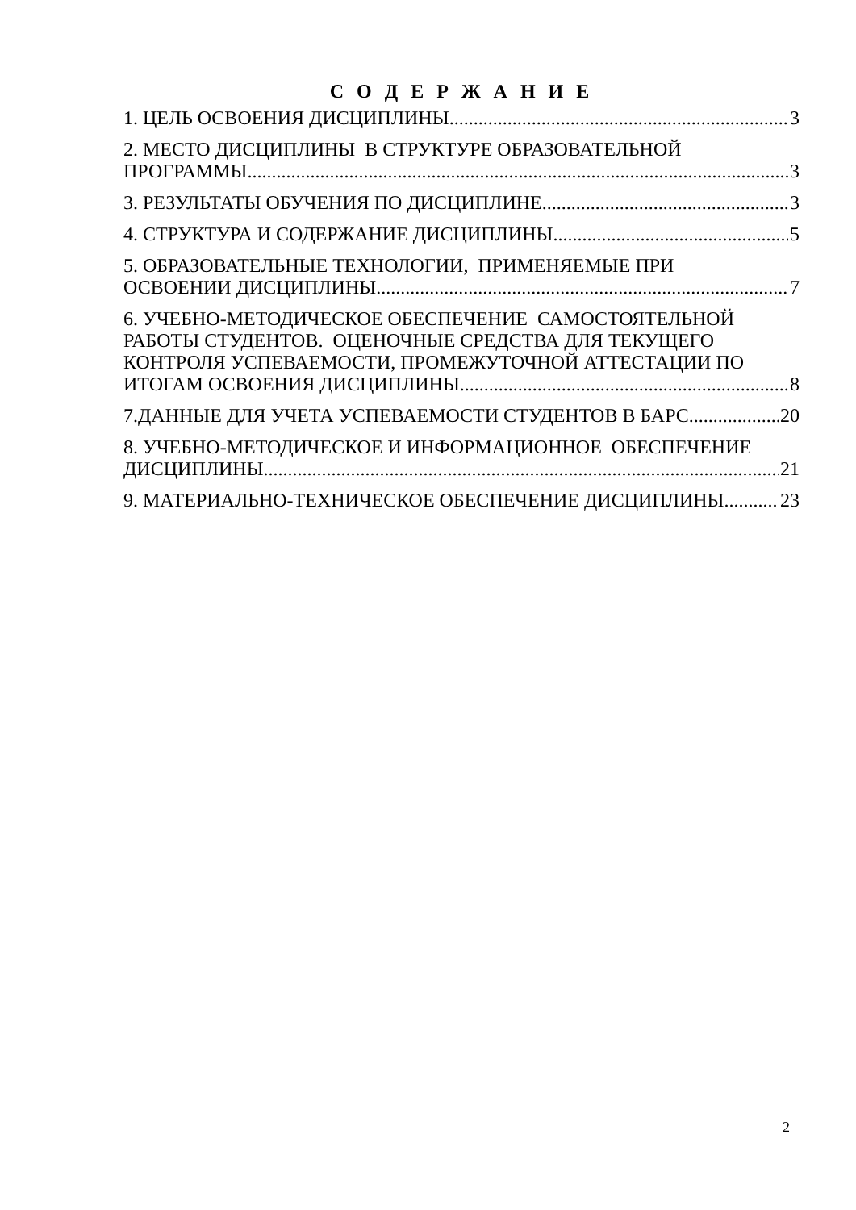С О Д Е Р Ж А Н И Е
1. ЦЕЛЬ ОСВОЕНИЯ ДИСЦИПЛИНЫ 3
2. МЕСТО ДИСЦИПЛИНЫ В СТРУКТУРЕ ОБРАЗОВАТЕЛЬНОЙ
ПРОГРАММЫ 3
3. РЕЗУЛЬТАТЫ ОБУЧЕНИЯ ПО ДИСЦИПЛИНЕ 3
4. СТРУКТУРА И СОДЕРЖАНИЕ ДИСЦИПЛИНЫ 5
5. ОБРАЗОВАТЕЛЬНЫЕ ТЕХНОЛОГИИ, ПРИМЕНЯЕМЫЕ ПРИ
ОСВОЕНИИ ДИСЦИПЛИНЫ 7
6. УЧЕБНО-МЕТОДИЧЕСКОЕ ОБЕСПЕЧЕНИЕ САМОСТОЯТЕЛЬНОЙ
РАБОТЫ СТУДЕНТОВ. ОЦЕНОЧНЫЕ СРЕДСТВА ДЛЯ ТЕКУЩЕГО
КОНТРОЛЯ УСПЕВАЕМОСТИ, ПРОМЕЖУТОЧНОЙ АТТЕСТАЦИИ ПО
ИТОГАМ ОСВОЕНИЯ ДИСЦИПЛИНЫ 8
7.ДАННЫЕ ДЛЯ УЧЕТА УСПЕВАЕМОСТИ СТУДЕНТОВ В БАРС 20
8. УЧЕБНО-МЕТОДИЧЕСКОЕ И ИНФОРМАЦИОННОЕ ОБЕСПЕЧЕНИЕ
ДИСЦИПЛИНЫ 21
9. МАТЕРИАЛЬНО-ТЕХНИЧЕСКОЕ ОБЕСПЕЧЕНИЕ ДИСЦИПЛИНЫ 23
2